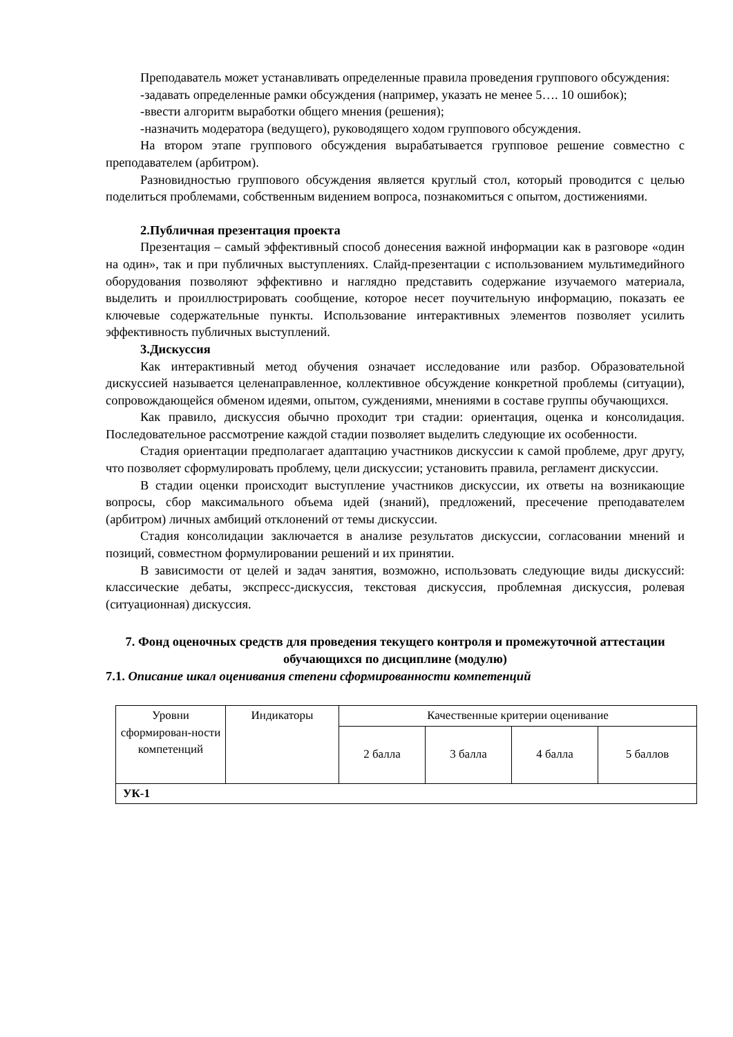Преподаватель может устанавливать определенные правила проведения группового обсуждения:
-задавать определенные рамки обсуждения (например, указать не менее 5…. 10 ошибок);
-ввести алгоритм выработки общего мнения (решения);
-назначить модератора (ведущего), руководящего ходом группового обсуждения.
На втором этапе группового обсуждения вырабатывается групповое решение совместно с преподавателем (арбитром).
Разновидностью группового обсуждения является круглый стол, который проводится с целью поделиться проблемами, собственным видением вопроса, познакомиться с опытом, достижениями.
2.Публичная презентация проекта
Презентация – самый эффективный способ донесения важной информации как в разговоре «один на один», так и при публичных выступлениях. Слайд-презентации с использованием мультимедийного оборудования позволяют эффективно и наглядно представить содержание изучаемого материала, выделить и проиллюстрировать сообщение, которое несет поучительную информацию, показать ее ключевые содержательные пункты. Использование интерактивных элементов позволяет усилить эффективность публичных выступлений.
3.Дискуссия
Как интерактивный метод обучения означает исследование или разбор. Образовательной дискуссией называется целенаправленное, коллективное обсуждение конкретной проблемы (ситуации), сопровождающейся обменом идеями, опытом, суждениями, мнениями в составе группы обучающихся.
Как правило, дискуссия обычно проходит три стадии: ориентация, оценка и консолидация. Последовательное рассмотрение каждой стадии позволяет выделить следующие их особенности.
Стадия ориентации предполагает адаптацию участников дискуссии к самой проблеме, друг другу, что позволяет сформулировать проблему, цели дискуссии; установить правила, регламент дискуссии.
В стадии оценки происходит выступление участников дискуссии, их ответы на возникающие вопросы, сбор максимального объема идей (знаний), предложений, пресечение преподавателем (арбитром) личных амбиций отклонений от темы дискуссии.
Стадия консолидации заключается в анализе результатов дискуссии, согласовании мнений и позиций, совместном формулировании решений и их принятии.
В зависимости от целей и задач занятия, возможно, использовать следующие виды дискуссий: классические дебаты, экспресс-дискуссия, текстовая дискуссия, проблемная дискуссия, ролевая (ситуационная) дискуссия.
7. Фонд оценочных средств для проведения текущего контроля и промежуточной аттестации обучающихся по дисциплине (модулю)
7.1. Описание шкал оценивания степени сформированности компетенций
| Уровни сформирован-ности компетенций | Индикаторы | Качественные критерии оценивание | | | |
| --- | --- | --- | --- | --- | --- |
| | | 2 балла | 3 балла | 4 балла | 5 баллов |
| УК-1 | | | | | |